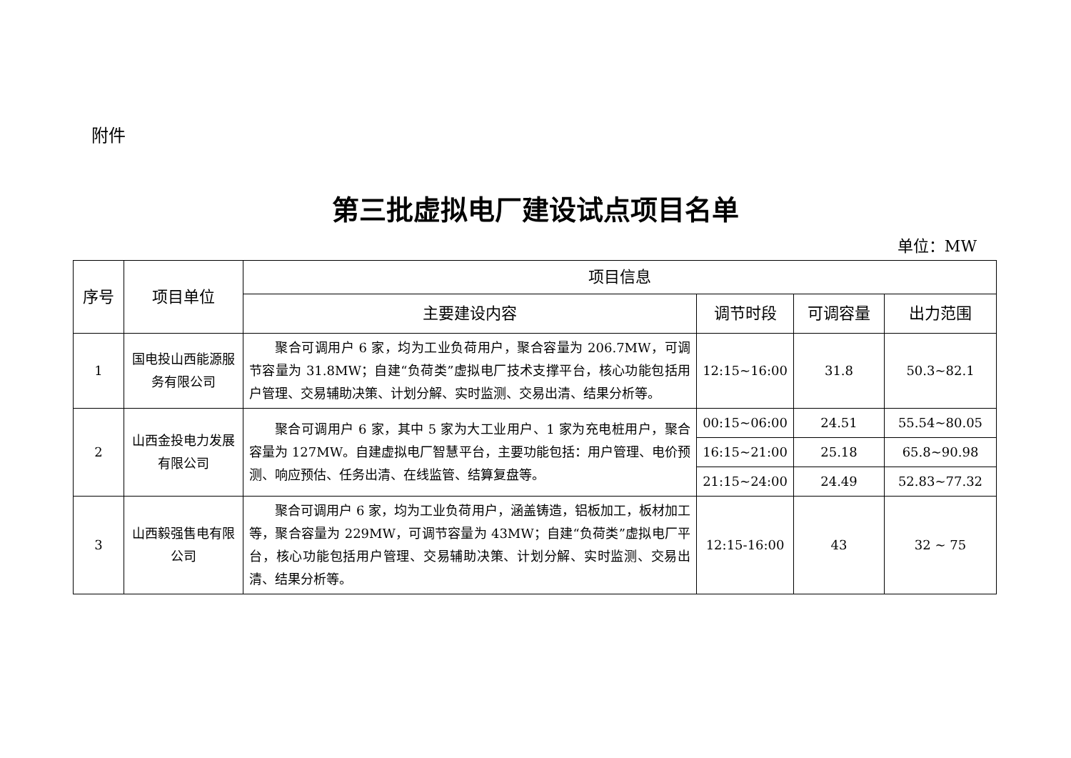附件
第三批虚拟电厂建设试点项目名单
单位：MW
| 序号 | 项目单位 | 项目信息 | | | |
| --- | --- | --- | --- | --- | --- |
| | | 主要建设内容 | 调节时段 | 可调容量 | 出力范围 |
| 1 | 国电投山西能源服务有限公司 | 聚合可调用户 6 家，均为工业负荷用户，聚合容量为 206.7MW，可调节容量为 31.8MW；自建“负荷类”虚拟电厂技术支撑平台，核心功能包括用户管理、交易辅助决策、计划分解、实时监测、交易出清、结果分析等。 | 12:15~16:00 | 31.8 | 50.3~82.1 |
| 2 | 山西金投电力发展有限公司 | 聚合可调用户 6 家，其中 5 家为大工业用户、1 家为充电桩用户，聚合容量为 127MW。自建虚拟电厂智慧平台，主要功能包括：用户管理、电价预测、响应预估、任务出清、在线监管、结算复盘等。 | 00:15~06:00 | 24.51 | 55.54~80.05 |
| | | | 16:15~21:00 | 25.18 | 65.8~90.98 |
| | | | 21:15~24:00 | 24.49 | 52.83~77.32 |
| 3 | 山西毅强售电有限公司 | 聚合可调用户 6 家，均为工业负荷用户，涵盖铸造，铝板加工，板材加工等，聚合容量为 229MW，可调节容量为 43MW；自建“负荷类”虚拟电厂平台，核心功能包括用户管理、交易辅助决策、计划分解、实时监测、交易出清、结果分析等。 | 12:15-16:00 | 43 | 32 ~ 75 |